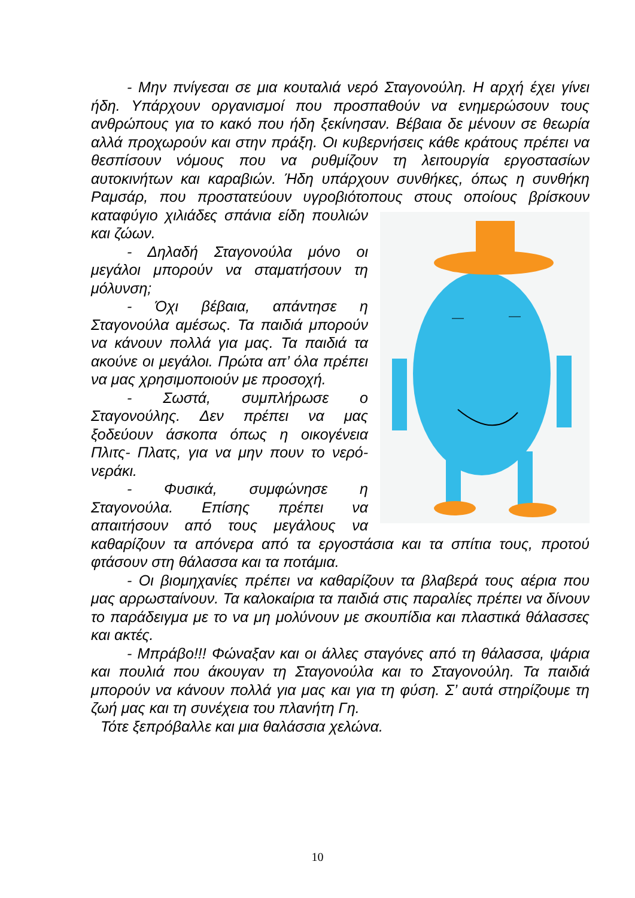- Μην πνίγεσαι σε μια κουταλιά νερό Σταγονούλη. Η αρχή έχει γίνει ήδη. Υπάρχουν οργανισμοί που προσπαθούν να ενημερώσουν τους ανθρώπους για το κακό που ήδη ξεκίνησαν. Βέβαια δε μένουν σε θεωρία αλλά προχωρούν και στην πράξη. Οι κυβερνήσεις κάθε κράτους πρέπει να θεσπίσουν νόμους που να ρυθμίζουν τη λειτουργία εργοστασίων αυτοκινήτων και καραβιών. Ήδη υπάρχουν συνθήκες, όπως η συνθήκη Ραμσάρ, που προστατεύουν υγροβιότοπους στους οποίους βρίσκουν καταφύγιο χιλιάδες σπάνια είδη πουλιών και ζώων.
- Δηλαδή Σταγονούλα μόνο οι μεγάλοι μπορούν να σταματήσουν τη μόλυνση;
- Όχι βέβαια, απάντησε η Σταγονούλα αμέσως. Τα παιδιά μπορούν να κάνουν πολλά για μας. Τα παιδιά τα ακούνε οι μεγάλοι. Πρώτα απ’ όλα πρέπει να μας χρησιμοποιούν με προσοχή.
- Σωστά, συμπλήρωσε ο Σταγονούλης. Δεν πρέπει να μας ξοδεύουν άσκοπα όπως η οικογένεια Πλιτς- Πλατς, για να μην πουν το νερό- νεράκι.
- Φυσικά, συμφώνησε η Σταγονούλα. Επίσης πρέπει να απαιτήσουν από τους μεγάλους να καθαρίζουν τα απόνερα από τα εργοστάσια και τα σπίτια τους, προτού φτάσουν στη θάλασσα και τα ποτάμια.
- Οι βιομηχανίες πρέπει να καθαρίζουν τα βλαβερά τους αέρια που μας αρρωσταίνουν. Τα καλοκαίρια τα παιδιά στις παραλίες πρέπει να δίνουν το παράδειγμα με το να μη μολύνουν με σκουπίδια και πλαστικά θάλασσες και ακτές.
- Μπράβο!!! Φώναξαν και οι άλλες σταγόνες από τη θάλασσα, ψάρια και πουλιά που άκουγαν τη Σταγονούλα και το Σταγονούλη. Τα παιδιά μπορούν να κάνουν πολλά για μας και για τη φύση. Σ’ αυτά στηρίζουμε τη ζωή μας και τη συνέχεια του πλανήτη Γη.
Τότε ξεπρόβαλλε και μια θαλάσσια χελώνα.
10